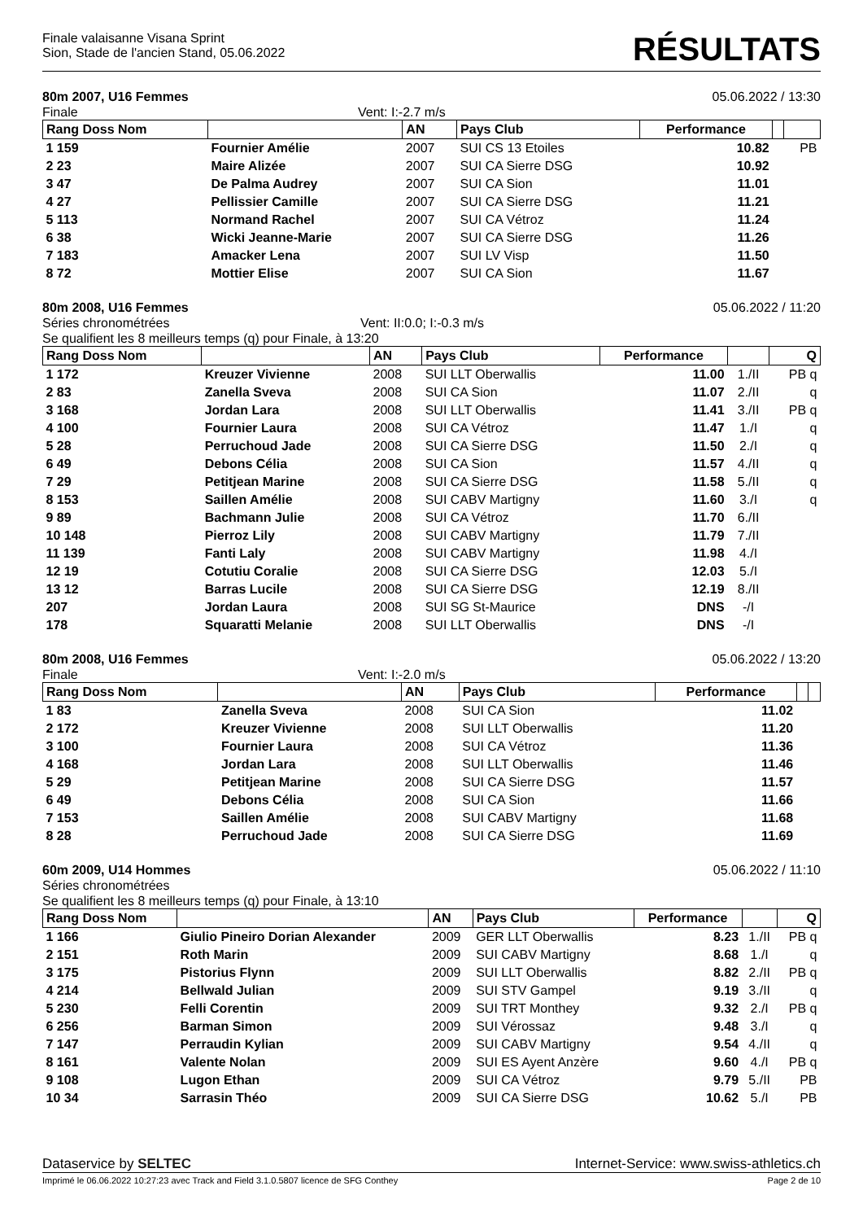Finale valaisanne Visana Sprint
Sion, Stade de l'ancien Stand, 05.06.2022
RÉSULTATS
80m 2007, U16 Femmes 05.06.2022 / 13:30
Finale Vent: I:-2.7 m/s
| Rang Doss Nom | | AN | Pays Club | Performance | | |
| --- | --- | --- | --- | --- | --- | --- |
| 1 159 | Fournier Amélie | 2007 | SUI CS 13 Etoiles | 10.82 | | PB |
| 2 23 | Maire Alizée | 2007 | SUI CA Sierre DSG | 10.92 | | |
| 3 47 | De Palma Audrey | 2007 | SUI CA Sion | 11.01 | | |
| 4 27 | Pellissier Camille | 2007 | SUI CA Sierre DSG | 11.21 | | |
| 5 113 | Normand Rachel | 2007 | SUI CA Vétroz | 11.24 | | |
| 6 38 | Wicki Jeanne-Marie | 2007 | SUI CA Sierre DSG | 11.26 | | |
| 7 183 | Amacker Lena | 2007 | SUI LV Visp | 11.50 | | |
| 8 72 | Mottier Elise | 2007 | SUI CA Sion | 11.67 | | |
80m 2008, U16 Femmes 05.06.2022 / 11:20
Séries chronométrées Vent: II:0.0; I:-0.3 m/s
Se qualifient les 8 meilleurs temps (q) pour Finale, à 13:20
| Rang Doss Nom | | AN | Pays Club | Performance | | Q |
| --- | --- | --- | --- | --- | --- | --- |
| 1 172 | Kreuzer Vivienne | 2008 | SUI LLT Oberwallis | 11.00 | 1./II | PB q |
| 2 83 | Zanella Sveva | 2008 | SUI CA Sion | 11.07 | 2./II | q |
| 3 168 | Jordan Lara | 2008 | SUI LLT Oberwallis | 11.41 | 3./II | PB q |
| 4 100 | Fournier Laura | 2008 | SUI CA Vétroz | 11.47 | 1./I | q |
| 5 28 | Perruchoud Jade | 2008 | SUI CA Sierre DSG | 11.50 | 2./I | q |
| 6 49 | Debons Célia | 2008 | SUI CA Sion | 11.57 | 4./II | q |
| 7 29 | Petitjean Marine | 2008 | SUI CA Sierre DSG | 11.58 | 5./II | q |
| 8 153 | Saillen Amélie | 2008 | SUI CABV Martigny | 11.60 | 3./I | q |
| 9 89 | Bachmann Julie | 2008 | SUI CA Vétroz | 11.70 | 6./II | |
| 10 148 | Pierroz Lily | 2008 | SUI CABV Martigny | 11.79 | 7./II | |
| 11 139 | Fanti Laly | 2008 | SUI CABV Martigny | 11.98 | 4./I | |
| 12 19 | Cotutiu Coralie | 2008 | SUI CA Sierre DSG | 12.03 | 5./I | |
| 13 12 | Barras Lucile | 2008 | SUI CA Sierre DSG | 12.19 | 8./II | |
| 207 | Jordan Laura | 2008 | SUI SG St-Maurice | DNS | -/I | |
| 178 | Squaratti Melanie | 2008 | SUI LLT Oberwallis | DNS | -/I | |
80m 2008, U16 Femmes 05.06.2022 / 13:20
Finale Vent: I:-2.0 m/s
| Rang Doss Nom | | AN | Pays Club | Performance | | |
| --- | --- | --- | --- | --- | --- | --- |
| 1 83 | Zanella Sveva | 2008 | SUI CA Sion | 11.02 | | |
| 2 172 | Kreuzer Vivienne | 2008 | SUI LLT Oberwallis | 11.20 | | |
| 3 100 | Fournier Laura | 2008 | SUI CA Vétroz | 11.36 | | |
| 4 168 | Jordan Lara | 2008 | SUI LLT Oberwallis | 11.46 | | |
| 5 29 | Petitjean Marine | 2008 | SUI CA Sierre DSG | 11.57 | | |
| 6 49 | Debons Célia | 2008 | SUI CA Sion | 11.66 | | |
| 7 153 | Saillen Amélie | 2008 | SUI CABV Martigny | 11.68 | | |
| 8 28 | Perruchoud Jade | 2008 | SUI CA Sierre DSG | 11.69 | | |
60m 2009, U14 Hommes 05.06.2022 / 11:10
Séries chronométrées
Se qualifient les 8 meilleurs temps (q) pour Finale, à 13:10
| Rang Doss Nom | | AN | Pays Club | Performance | | Q |
| --- | --- | --- | --- | --- | --- | --- |
| 1 166 | Giulio Pineiro Dorian Alexander | 2009 | GER LLT Oberwallis | 8.23 | 1./II | PB q |
| 2 151 | Roth Marin | 2009 | SUI CABV Martigny | 8.68 | 1./I | q |
| 3 175 | Pistorius Flynn | 2009 | SUI LLT Oberwallis | 8.82 | 2./II | PB q |
| 4 214 | Bellwald Julian | 2009 | SUI STV Gampel | 9.19 | 3./II | q |
| 5 230 | Felli Corentin | 2009 | SUI TRT Monthey | 9.32 | 2./I | PB q |
| 6 256 | Barman Simon | 2009 | SUI Vérossaz | 9.48 | 3./I | q |
| 7 147 | Perraudin Kylian | 2009 | SUI CABV Martigny | 9.54 | 4./II | q |
| 8 161 | Valente Nolan | 2009 | SUI ES Ayent Anzère | 9.60 | 4./I | PB q |
| 9 108 | Lugon Ethan | 2009 | SUI CA Vétroz | 9.79 | 5./II | PB |
| 10 34 | Sarrasin Théo | 2009 | SUI CA Sierre DSG | 10.62 | 5./I | PB |
Dataservice by SELTEC Internet-Service: www.swiss-athletics.ch
Imprimé le 06.06.2022 10:27:23 avec Track and Field 3.1.0.5807 licence de SFG Conthey Page 2 de 10